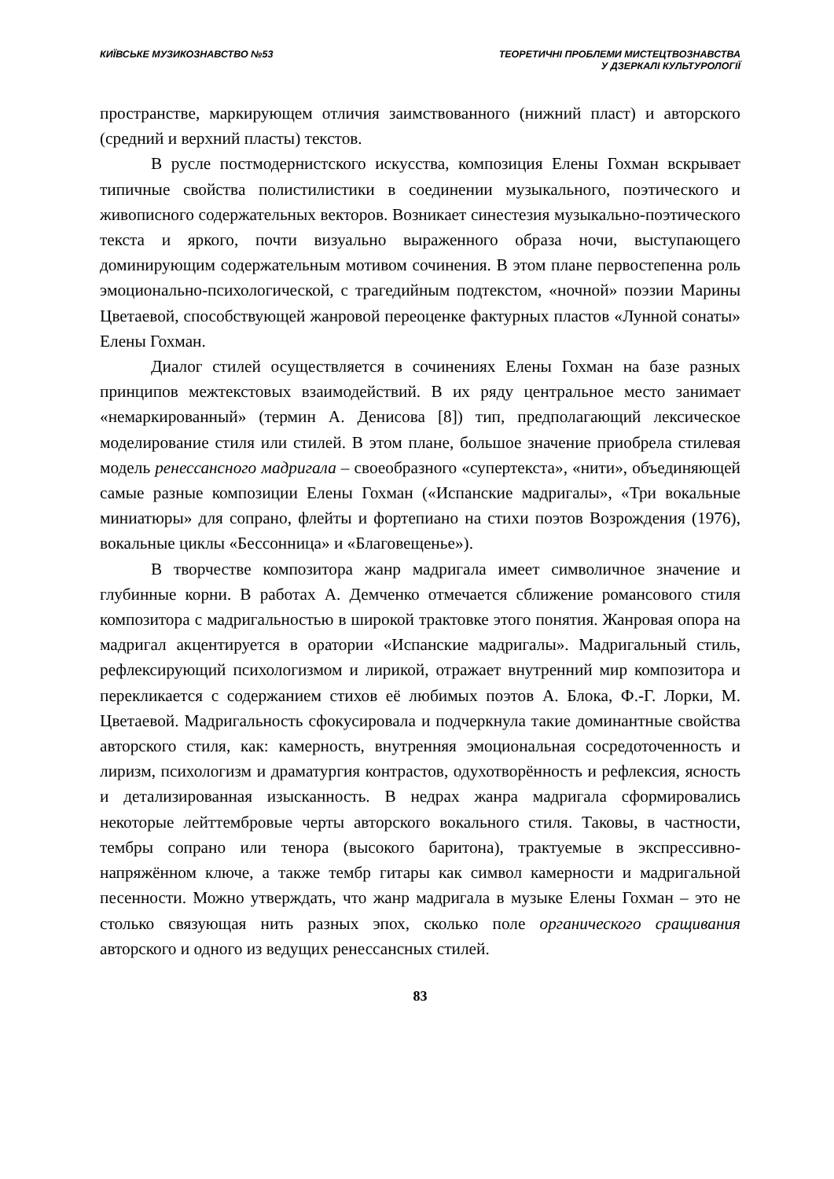КИЇВСЬКЕ МУЗИКОЗНАВСТВО №53 ТЕОРЕТИЧНІ ПРОБЛЕМИ МИСТЕЦТВОЗНАВСТВА
У ДЗЕРКАЛІ КУЛЬТУРОЛОГІЇ
пространстве, маркирующем отличия заимствованного (нижний пласт) и авторского (средний и верхний пласты) текстов.
В русле постмодернистского искусства, композиция Елены Гохман вскрывает типичные свойства полистилистики в соединении музыкального, поэтического и живописного содержательных векторов. Возникает синестезия музыкально-поэтического текста и яркого, почти визуально выраженного образа ночи, выступающего доминирующим содержательным мотивом сочинения. В этом плане первостепенна роль эмоционально-психологической, с трагедийным подтекстом, «ночной» поэзии Марины Цветаевой, способствующей жанровой переоценке фактурных пластов «Лунной сонаты» Елены Гохман.
Диалог стилей осуществляется в сочинениях Елены Гохман на базе разных принципов межтекстовых взаимодействий. В их ряду центральное место занимает «немаркированный» (термин А. Денисова [8]) тип, предполагающий лексическое моделирование стиля или стилей. В этом плане, большое значение приобрела стилевая модель ренессансного мадригала – своеобразного «супертекста», «нити», объединяющей самые разные композиции Елены Гохман («Испанские мадригалы», «Три вокальные миниатюры» для сопрано, флейты и фортепиано на стихи поэтов Возрождения (1976), вокальные циклы «Бессонница» и «Благовещенье»).
В творчестве композитора жанр мадригала имеет символичное значение и глубинные корни. В работах А. Демченко отмечается сближение романсового стиля композитора с мадригальностью в широкой трактовке этого понятия. Жанровая опора на мадригал акцентируется в оратории «Испанские мадригалы». Мадригальный стиль, рефлексирующий психологизмом и лирикой, отражает внутренний мир композитора и перекликается с содержанием стихов её любимых поэтов А. Блока, Ф.-Г. Лорки, М. Цветаевой. Мадригальность сфокусировала и подчеркнула такие доминантные свойства авторского стиля, как: камерность, внутренняя эмоциональная сосредоточенность и лиризм, психологизм и драматургия контрастов, одухотворённость и рефлексия, ясность и детализированная изысканность. В недрах жанра мадригала сформировались некоторые лейттембровые черты авторского вокального стиля. Таковы, в частности, тембры сопрано или тенора (высокого баритона), трактуемые в экспрессивно-напряжённом ключе, а также тембр гитары как символ камерности и мадригальной песенности. Можно утверждать, что жанр мадригала в музыке Елены Гохман – это не столько связующая нить разных эпох, сколько поле органического сращивания авторского и одного из ведущих ренессансных стилей.
83